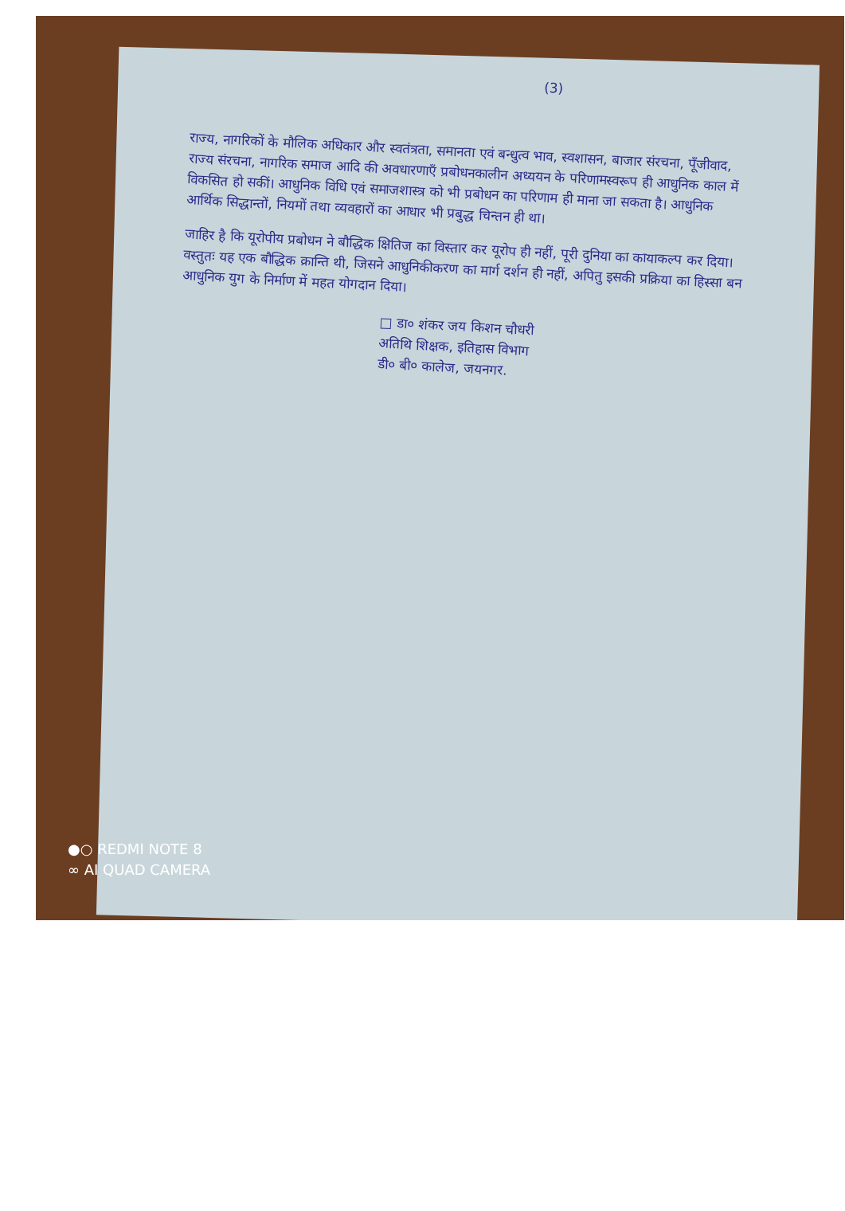(3)
राज्य, नागरिकों के मौलिक अधिकार और स्वतंत्रता, समानता एवं बन्धुत्व भाव, स्वशासन, बाजार संरचना, पूँजीवाद, राज्य संरचना, नागरिक समाज आदि की अवधारणाएँ प्रबोधनकालीन अध्ययन के परिणामस्वरूप ही आधुनिक काल में विकसित हो सकीं। आधुनिक विधि एवं समाजशास्त्र को भी प्रबोधन का परिणाम ही माना जा सकता है। आधुनिक आर्थिक सिद्धान्तों, नियमों तथा व्यवहारों का आधार भी प्रबुद्ध चिन्तन ही था।
जाहिर है कि यूरोपीय प्रबोधन ने बौद्धिक क्षितिज का विस्तार कर यूरोप ही नहीं, पूरी दुनिया का कायाकल्प कर दिया। वस्तुतः यह एक बौद्धिक क्रान्ति थी, जिसने आधुनिकीकरण का मार्ग दर्शन ही नहीं, अपितु इसकी प्रक्रिया का हिस्सा बन आधुनिक युग के निर्माण में महत योगदान दिया।
□ डा० शंकर जय किशन चौधरी
अतिथि शिक्षक, इतिहास विभाग
डी० बी० कालेज, जयनगर.
●○ REDMI NOTE 8
∞ AI QUAD CAMERA